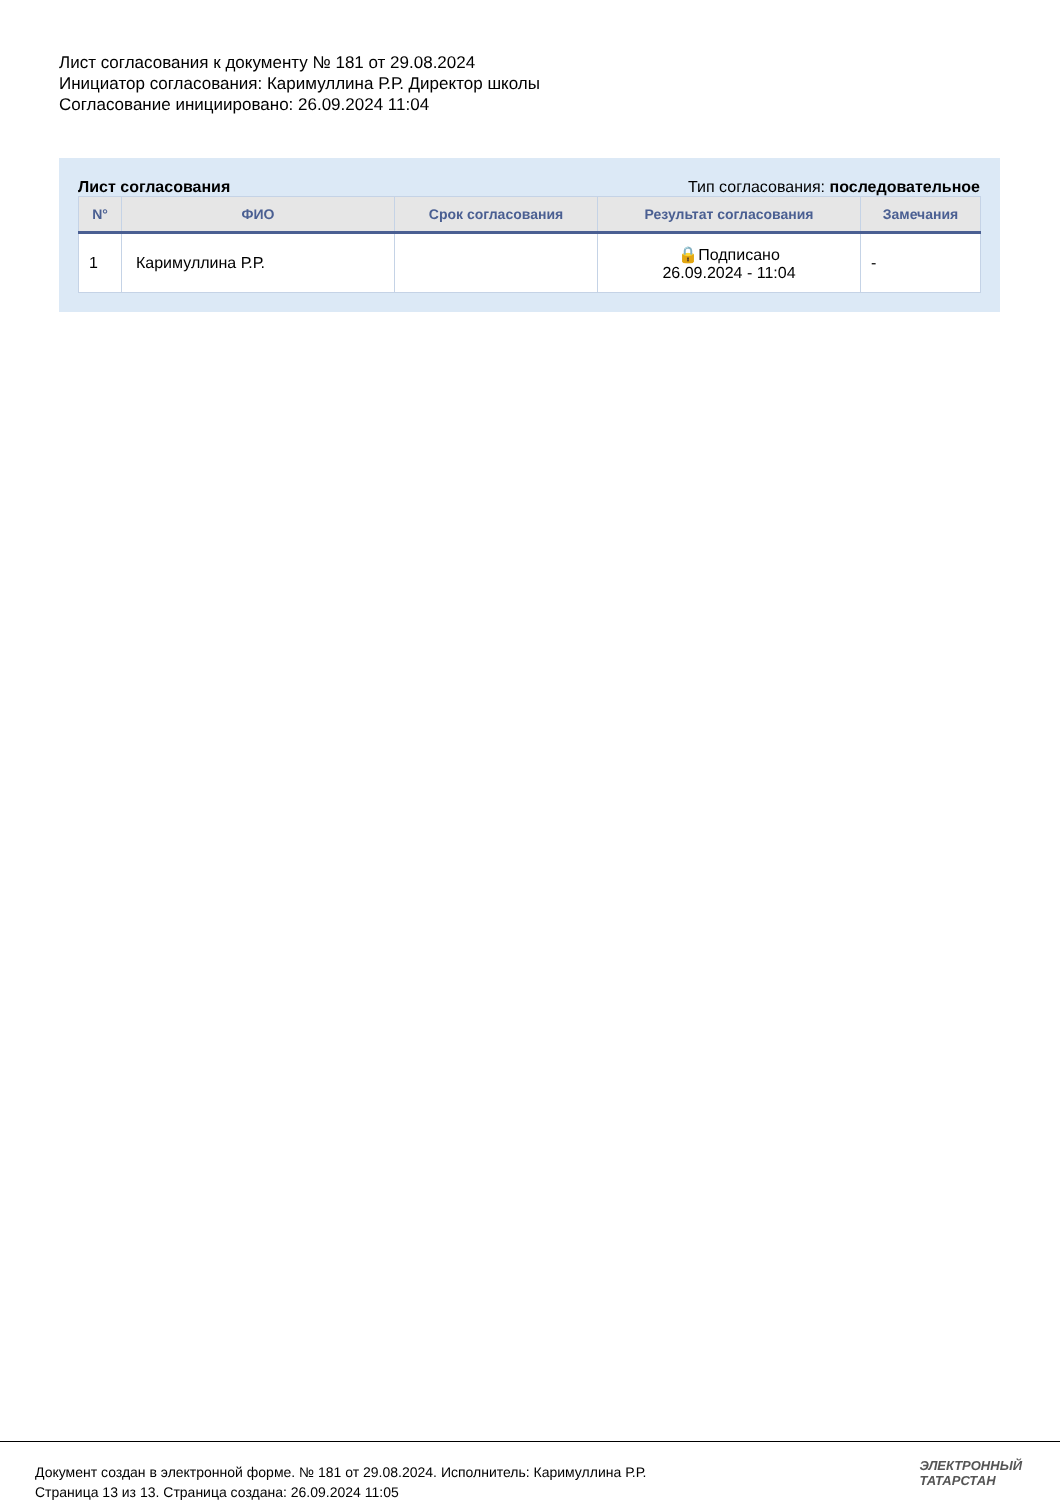Лист согласования к документу № 181 от 29.08.2024
Инициатор согласования: Каримуллина Р.Р. Директор школы
Согласование инициировано: 26.09.2024 11:04
Лист согласования Тип согласования: последовательное
| N° | ФИО | Срок согласования | Результат согласования | Замечания |
| --- | --- | --- | --- | --- |
| 1 | Каримуллина Р.Р. | | 🔒Подписано 26.09.2024 - 11:04 | - |
Документ создан в электронной форме. № 181 от 29.08.2024. Исполнитель: Каримуллина Р.Р.
Страница 13 из 13. Страница создана: 26.09.2024 11:05
ЭЛЕКТРОННЫЙ
ТАТАРСТАН